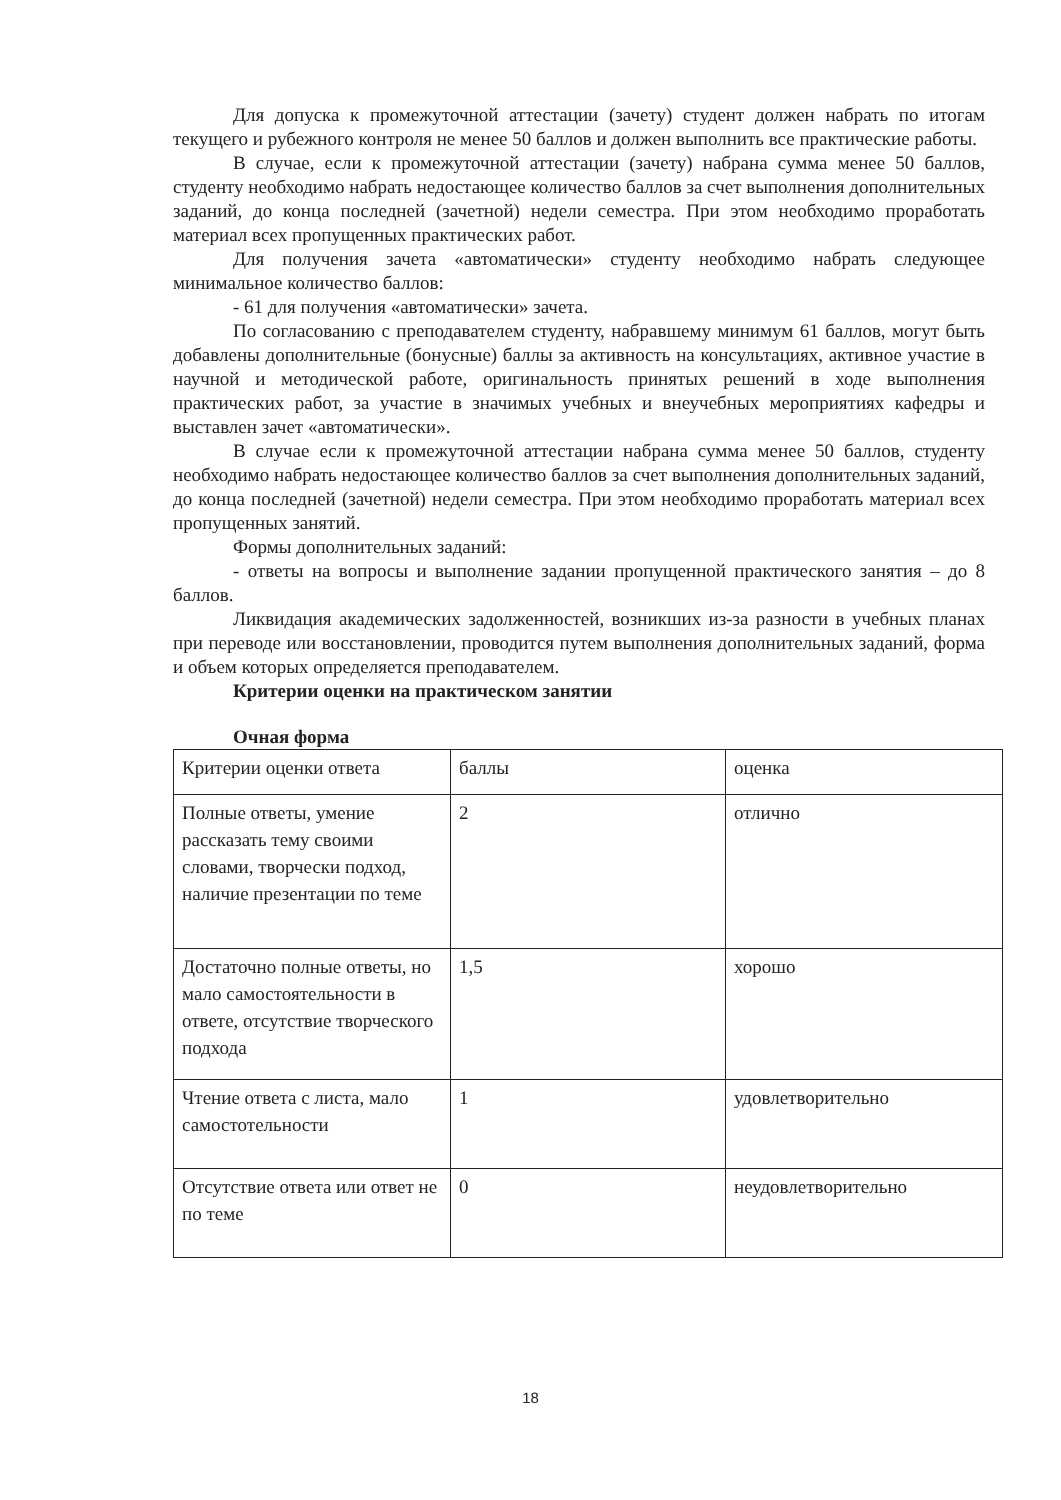Для допуска к промежуточной аттестации (зачету) студент должен набрать по итогам текущего и рубежного контроля не менее 50 баллов и должен выполнить все практические работы.
В случае, если к промежуточной аттестации (зачету) набрана сумма менее 50 баллов, студенту необходимо набрать недостающее количество баллов за счет выполнения дополнительных заданий, до конца последней (зачетной) недели семестра. При этом необходимо проработать материал всех пропущенных практических работ.
Для получения зачета «автоматически» студенту необходимо набрать следующее минимальное количество баллов:
- 61 для получения «автоматически» зачета.
По согласованию с преподавателем студенту, набравшему минимум 61 баллов, могут быть добавлены дополнительные (бонусные) баллы за активность на консультациях, активное участие в научной и методической работе, оригинальность принятых решений в ходе выполнения практических работ, за участие в значимых учебных и внеучебных мероприятиях кафедры и выставлен зачет «автоматически».
В случае если к промежуточной аттестации набрана сумма менее 50 баллов, студенту необходимо набрать недостающее количество баллов за счет выполнения дополнительных заданий, до конца последней (зачетной) недели семестра. При этом необходимо проработать материал всех пропущенных занятий.
Формы дополнительных заданий:
- ответы на вопросы и выполнение задании пропущенной практического занятия – до 8 баллов.
Ликвидация академических задолженностей, возникших из-за разности в учебных планах при переводе или восстановлении, проводится путем выполнения дополнительных заданий, форма и объем которых определяется преподавателем.
Критерии оценки на практическом занятии
Очная форма
| Критерии оценки ответа | баллы | оценка |
| Полные ответы, умение рассказать тему своими словами, творчески подход, наличие презентации по теме | 2 | отлично |
| Достаточно полные ответы, но мало самостоятельности в ответе, отсутствие творческого подхода | 1,5 | хорошо |
| Чтение ответа с листа, мало самостотельности | 1 | удовлетворительно |
| Отсутствие ответа или ответ не по теме | 0 | неудовлетворительно |
18